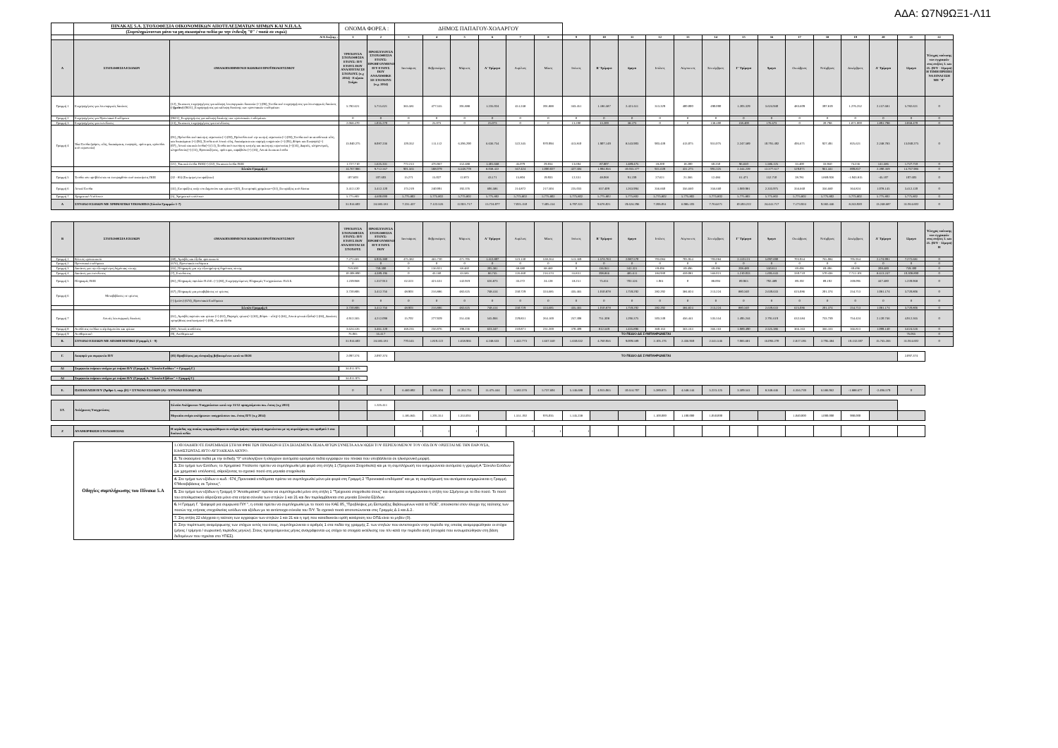ΑΔΑ: Ω7Ν9ΩΞ1-Λ11
| | ΠΙΝΑΚΑΣ 5.Α. ΣΤΟΧΟΘΕΣΙΑ ΟΙΚΟΝΟΜΙΚΩΝ ΑΠΟΤΕΛΕΣΜΑΤΩΝ ΔΗΜΩΝ ΚΑΙ Ν.Π.Δ.Δ. (Συμπληρώνονται μόνο τα μη σκιασμένα πεδία με την ένδειξη "0" / ποσά σε ευρώ) | | ΟΝΟΜΑ ΦΟΡΕΑ : | | ΔΗΜΟΣ ΠΑΠΑΓΟΥ-ΧΟΛΑΡΓΟΥ | | | | | | | | | | | | | | | | | | | |
| | Α/Α Στήλης : | | 1 | 2 | 3 | 4 | 5 | 6 | 7 | 8 | 9 | 10 | 11 | 12 | 13 | 14 | 15 | 16 | 17 | 18 | 19 | 20 | 21 | 22 |
| Α | ΣΤΟΧΟΘΕΣΙΑ ΕΣΟΔΩΝ | ΟΜΑΔΟΠΟΙΗΜΕΝΟΙ ΚΩΔΙΚΟΙ ΠΡΟΫΠΟΛΟΓΙΣΜΟΥ | ΤΡΕΧΟΥΣΑ ΣΤΟΧΟΘΕΣΙΑ ΕΤΟΥΣ: Π/Υ ΕΤΟΥΣ ΠΟΥ ΑΝΑΛΥΕΤΑΙ ΣΕ ΣΤΟΧΟΥΣ (π.χ 2014) - Ετήσιοι Στόχοι | ΠΡΟΙΣΧΥΟΥΣΑ ΣΤΟΧΟΘΕΣΙΑ ΕΤΟΥΣ: ΠΡΟΗΓΟΥΜΕΝΟΣ Π/Υ ΕΤΟΥΣ ΠΟΥ ΑΝΑΛΥΘΗΚΕ ΣΕ ΣΤΟΧΟΥΣ (π.χ. 2014) | Ιανουάριος | Φεβρουάριος | Μάρτιος | Α' Τρίμηνο | Απρίλιος | Μάιος | Ιούνιος | Β' Τρίμηνο | 6μηνο | Ιούλιος | Αύγουστος | Σεπτέμβριος | Γ' Τρίμηνο | 9μηνο | Οκτώβριος | Νοέμβριος | Δεκέμβριος | Δ' Τρίμηνο | 12μηνο | Έλεγχος ταύτισης των εγγραφών στις στήλες 1. και 21. (Π/Υ - 12μηνο) Η ΤΙΜΗ ΠΡΕΠΕΙ ΝΑ ΕΙΝΑΙ ΙΣΗ ΜΕ "0" |
| Γραμμή 1 | Επιχορηγήσεις για λειτουργικές δαπάνες | (12)_Έκτακτες επιχορηγήσεις για κάλυψη λειτουργικών δαπανών (+) (06)_Έσοδα από επιχορηγήσεις για λειτουργικές δαπάνες (-)(μείον) (0621)_Επιχορηγήσεις για κάλυψη δαπάνης των προνοιακών επιδομάτων | 5.782.621 | 5.715.621 | 365.581 | 477.555 | 391.888 | 1.235.024 | 451.248 | 391.888 | 343.451 | 1.186.587 | 2.421.611 | 313.329 | 400.000 | 490.000 | 1.203.329 | 3.624.940 | 483.609 | 397.819 | 1.276.252 | 2.157.681 | 5.782.621 | 0 |
| Γραμμή 2 | Επιχορηγήσεις για Προνοιακά Επιδόματα | (0621)_Επιχορηγήσεις για κάλυψη δαπάνης των προνοιακών επιδομάτων | 0 | 0 | 0 | 0 | 0 | 0 | 0 | 0 | 0 | 0 | 0 | 0 | 0 | 0 | 0 | 0 | 0 | 0 | 0 | 0 | 0 | 0 |
| Γραμμή 3 | Επιχορηγήσεις για επενδύσεις | (13)_Έκτακτες επιχορηγήσεις για επενδύσεις. | 2.068.470 | 1.035.270 | 0 | 25.073 | 0 | 25.073 | 0 | 0 | 13.200 | 13.200 | 38.273 | 0 | 0 | 138.400 | 138.400 | 176.673 | 0 | 20.798 | 1.871.000 | 1.891.798 | 2.068.470 | 0 |
| Γραμμή 4 | Ίδια Έσοδα (φόροι, τέλη, δικαιώματα, εισφορές, πρόστιμα, πρόσοδοι από περιουσία) | (01)_Πρόσοδοι από ακίνητη περιουσία (+) (02)_Πρόσοδοι από την κινητή περιουσία (+) (03)_Έσοδα από ανταποδοτικά τέλη και δικαιώματα (+) (04)_Έσοδα από λοιπά τέλη, δικαιώματα και παροχή υπηρεσιών (+) (05)_Φόροι και Εισφορές(+)(07)_Λοιπά τακτικά έσοδα(+) (11)_Έσοδα από εκποίηση κινητής και ακίνητης περιουσίας (+)(14)_Δωρεές, κληρονομιές, κληροδοσίες(+) (15)_Προσαυξήσεις, πρόστιμα, παράβολα (+) (16)_Λοιπά έκτακτα έσοδα | 13.040.275 | 8.087.236 | 129.352 | 111.112 | 6.396.290 | 6.636.754 | 522.345 | 970.994 | 413.810 | 1.907.149 | 8.543.903 | 903.439 | 413.075 | 931.075 | 2.247.589 | 10.791.492 | 495.671 | 927.491 | 825.621 | 2.248.783 | 13.040.275 | 0 |
| | | (21)_Τακτικά έσοδα ΠΟΕ(+) (22)_Έκτακτα έσοδα ΠΟΕ | 1.727.710 | 1.625.331 | 772.213 | 476.967 | 152.488 | 1.401.668 | 45.079 | 29.034 | 13.694 | 87.807 | 1.489.475 | 18.200 | 18.200 | 60.250 | 96.650 | 1.586.125 | 33.400 | 33.950 | 74.236 | 141.586 | 1.727.710 | 0 |
| | | Σύνολο Γραμμής 4 | 14.767.986 | 9.712.567 | 901.565 | 588.079 | 6.548.778 | 8.038.422 | 567.424 | 1.000.027 | 427.504 | 1.994.956 | 10.033.377 | 921.639 | 431.275 | 991.325 | 2.344.239 | 12.377.617 | 529.071 | 961.441 | 899.857 | 2.390.369 | 14.767.986 | 0 |
| Γραμμή 5 | Έσοδα που προβλέπεται να εισπραχθούν από απαιτήσεις ΠΟΕ | (32 - 85) (Εκτίμηση εισπράξεων) | 107.603 | 107.603 | 15.271 | 15.027 | 12.873 | 43.171 | 15.804 | 19.933 | 12.331 | 48.068 | 91.239 | 27.621 | 21.366 | 12.484 | 61.471 | 152.710 | 28.781 | 1.869.926 | -1.943.815 | -45.107 | 107.603 | 0 |
| Γραμμή 6 | Λοιπά Έσοδα | (41)_Εισπράξεις υπέρ του Δημοσίου και τρίτων+(42)_Επιστροφές χρημάτων+(31)_Εισπράξεις από δάνεια | 3.412.120 | 3.412.120 | 173.219 | 240.991 | 192.376 | 606.586 | 214.872 | 217.504 | 225.033 | 657.409 | 1.263.994 | 356.660 | 356.660 | 356.660 | 1.069.981 | 2.333.975 | 356.660 | 356.660 | 364.824 | 1.078.145 | 3.412.120 | 0 |
| Γραμμή 7 | Χρηματικό Υπόλοιπο | (5)_Χρηματικό υπόλοιπο | 5.775.802 | 4.600.000 | 5.775.802 | 5.775.802 | 5.775.802 | 5.775.802 | 5.775.802 | 5.775.802 | 5.775.802 | 5.775.802 | 5.775.802 | 5.775.802 | 5.775.802 | 5.775.802 | 5.775.802 | 5.775.802 | 5.775.802 | 5.775.802 | 5.775.802 | 5.775.802 | 5.775.802 | 0 |
| Α | ΣΥΝΟΛΟ ΕΣΟΔΩΝ ΜΕ ΧΡΗΜΑΤΙΚΟ ΥΠΟΛΟΙΠΟ (Σύνολο Γραμμών 1-7) | | 31.914.602 | 24.583.181 | 7.231.437 | 7.122.526 | 12.921.717 | 15.724.077 | 7.025.150 | 7.405.154 | 6.797.321 | 9.676.021 | 19.624.296 | 7.395.051 | 6.985.103 | 7.764.671 | 10.593.222 | 24.441.717 | 7.173.924 | 9.382.446 | 8.243.920 | 13.248.687 | 31.914.602 | 0 |
| Β | ΣΤΟΧΟΘΕΣΙΑ ΕΞΟΔΩΝ | ΟΜΑΔΟΠΟΙΗΜΕΝΟΙ ΚΩΔΙΚΟΙ ΠΡΟΫΠΟΛΟΓΙΣΜΟΥ | ΤΡΕΧΟΥΣΑ ΣΤΟΧΟΘΕΣΙΑ ΕΤΟΥΣ: Π/Υ ΕΤΟΥΣ ΠΟΥ ΑΝΑΛΥΕΤΑΙ ΣΕ ΣΤΟΧΟΥΣ | ΠΡΟΙΣΧΥΟΥΣΑ ΣΤΟΧΟΘΕΣΙΑ ΕΤΟΥΣ: ΠΡΟΗΓΟΥΜΕΝΟΣ Π/Υ ΕΤΟΥΣ ΠΟΥ | Ιανουάριος | Φεβρουάριος | Μάρτιος | Α' Τρίμηνο | Απρίλιος | Μάιος | Ιούνιος | Β' Τρίμηνο | 6μηνο | Ιούλιος | Αύγουστος | Σεπτέμβριος | Γ' Τρίμηνο | 9μηνο | Οκτώβριος | Νοέμβριος | Δεκέμβριος | Δ' Τρίμηνο | 12μηνο | Έλεγχος ταύτισης των εγγραφών στις στήλες 1. και 21. (Π/Υ - 12μηνο) Η |
| Γραμμή 1 | Κόστος προσωπικού | (60)_Αμοιβές και έξοδα προσωπικού | 7.272.681 | 6.935.380 | 475.382 | 465.720 | 471.705 | 1.412.807 | 523.130 | 538.264 | 513.369 | 1.574.763 | 2.987.570 | 703.084 | 703.954 | 703.084 | 2.110.121 | 5.097.690 | 703.954 | 765.084 | 705.954 | 2.174.991 | 7.272.681 | 0 |
| Γραμμή 2 | Προνοιακά επιδόματα | (674)_Προνοιακά επιδόματα | 0 | 0 | 0 | 0 | 0 | 0 | 0 | 0 | 0 | 0 | 0 | 0 | 0 | 0 | 0 | 0 | 0 | 0 | 0 | 0 | 0 | 0 |
| Γραμμή 3 | Δαπάνες για την εξυπηρέτηση δημόσιας πίστης | (65)_Πληρωμές για την εξυπηρέτηση δημόσιας πίστης | 759.300 | 759.300 | 0 | 136.921 | 68.460 | 205.381 | 68.480 | 68.460 | 0 | 136.941 | 342.321 | 69.496 | 69.496 | 69.496 | 208.489 | 550.811 | 69.496 | 69.496 | 69.496 | 208.489 | 759.300 | 0 |
| Γραμμή 4 | Δαπάνες για επενδύσεις | (7)_Επενδύσεις | 10.308.890 | 4.389.196 | 0 | 43.160 | 43.585 | 86.745 | 126.460 | 216.574 | 55.831 | 398.866 | 485.611 | 184.930 | 459.081 | 566.021 | 1.210.033 | 1.695.643 | 330.710 | 570.436 | 7.712.101 | 8.613.247 | 10.308.890 | 0 |
| Γραμμή 5 | Πληρωμές ΠΟΕ | (81)_Πληρωμές οφειλών Π.Ο.Ε. (+) (83)_Επιχορηγούμενες Πληρωμές Υποχρεώσεων Π.Ο.Ε. | 1.239.968 | 1.357.913 | 62.323 | 421.631 | 142.919 | 626.873 | 33.272 | 24.128 | 18.251 | 75.651 | 702.524 | 1.961 | 0 | 88.004 | 89.965 | 792.489 | 89.192 | 89.192 | 269.095 | 447.480 | 1.239.968 | 0 |
| Γραμμή 6 | Μεταβιβάσεις σε τρίτους | (67)_Πληρωμές για μεταβιβάσεις σε τρίτους | 3.720.806 | 3.412.756 | 48.903 | 216.886 | 482.625 | 748.414 | 250.729 | 324.685 | 435.465 | 1.010.878 | 1.759.292 | 282.292 | 384.824 | 213.224 | 880.340 | 2.639.633 | 625.086 | 201.374 | 254.713 | 1.081.174 | 3.720.806 | 0 |
| | | (-) (μείον) (674)_Προνοιακά Επιδόματα | 0 | 0 | 0 | 0 | 0 | 0 | 0 | 0 | 0 | 0 | 0 | 0 | 0 | 0 | 0 | 0 | 0 | 0 | 0 | 0 | 0 | 0 |
| | | Σύνολο Γραμμής 6 | 3.720.806 | 3.412.756 | 48.903 | 216.886 | 482.625 | 748.414 | 250.729 | 324.685 | 435.465 | 1.010.878 | 1.759.292 | 282.292 | 384.824 | 213.224 | 880.340 | 2.639.633 | 625.086 | 201.374 | 254.713 | 1.081.174 | 3.720.806 | 0 |
| Γραμμή 7 | Λοιπές λειτουργικές δαπάνες | (61)_Αμοιβές αιρετών και τρίτων (+) (62)_Παροχές τρίτων(+) (63)_Φόροι - τέλη(+) (64)_Λοιπά γενικά έξοδα(+) (66)_Δαπάνες προμήθειας αναλωσίμων(+) (68)_Λοιπά έξοδα | 4.912.365 | 4.212.098 | 15.702 | 277.929 | 251.436 | 545.066 | 229.831 | 264.169 | 257.308 | 751.308 | 1.296.375 | 503.249 | 456.441 | 535.554 | 1.495.244 | 2.791.619 | 632.584 | 733.739 | 754.424 | 2.120.746 | 4.912.365 | 0 |
| Γραμμή 8 | Αποδόσεις εσόδων υπέρ Δημοσίου και τρίτων | (82)_Λοιπές αποδόσεις | 3.624.526 | 3.461.120 | 168.235 | 256.876 | 198.236 | 623.347 | 210.871 | 231.269 | 370.409 | 812.549 | 1.435.896 | 360.163 | 363.163 | 366.163 | 1.089.490 | 2.525.386 | 366.163 | 366.163 | 366.813 | 1.099.140 | 3.624.526 | 0 |
| Γραμμή 9 | Αποθεματικό | (9)_Αποθεματικό | 76.065 | 55.417 | ΤΟ ΠΕΔΙΟ ΔΕ ΣΥΜΠΛΗΡΩΝΕΤΑΙ | | | | | | | | | | | | | | | | | | 76.065 | 0 |
| Β. | ΣΥΝΟΛΟ ΕΞΟΔΩΝ ΜΕ ΑΠΟΘΕΜΑΤΙΚΟ (Γραμμές 1 - 9) | | 31.914.602 | 24.583.181 | 770.545 | 1.819.122 | 1.658.966 | 4.248.633 | 1.442.773 | 1.667.550 | 1.650.632 | 4.760.956 | 9.009.589 | 2.105.176 | 2.436.959 | 2.541.546 | 7.083.681 | 16.093.270 | 2.817.186 | 2.795.484 | 10.132.597 | 15.745.266 | 31.914.602 | 0 |
| Γ. | Διαφορά για συμφωνία Π/Υ | (85) Προβλέψεις μη είσπραξης βεβαιωμένων κατά τα ΠΟΕ | 2.097.374 | 2.097.374 | ΤΟ ΠΕΔΙΟ ΔΕ ΣΥΜΠΛΗΡΩΝΕΤΑΙ | | | | | | | | | | | | | | | | | | 2.097.374 | |
| Δ1 | Συμφωνία ετήσιων στόχων με ετήσιο Π/Υ (Γραμμή Α. "Σύνολο Εσόδων" + Γραμμή Γ.) | | 34.011.975 | | | | | | | | | | | | | | | | | | | | | |
| Δ2 | Συμφωνία ετήσιων στόχων με ετήσιο Π/Υ (Γραμμή Α. "Σύνολο Εξόδων" + Γραμμή Γ.) | | 34.011.975 | | | | | | | | | | | | | | | | | | | | | |
| Ε. | ΙΣΟΣΚΕΛΙΣΗ Π/Υ (Άρθρο 1, παρ. β3) = ΣΥΝΟΛΟ ΕΣΟΔΩΝ (Α) - ΣΥΝΟΛΟ ΕΞΟΔΩΝ (Β) | | 0 | 0 | 6.460.892 | 5.303.404 | 11.262.751 | 11.475.444 | 5.582.376 | 5.737.604 | 5.146.688 | 4.915.065 | 10.614.707 | 5.289.875 | 4.548.144 | 5.223.125 | 3.509.541 | 8.348.446 | 4.356.739 | 6.586.962 | -1.888.677 | -2.496.579 | 0 | |
| ΣΤ. | Απλήρωτες Υποχρεώσεις | Σύνολο Απλήρωτων Υποχρεώσεων κατά την 31/12 προηγούμενου οικ. έτους (π.χ 2013) | | 1.325.411 | | | | | | | | | | | | | | | | | | | | |
| | | Μηνιαίοι στόχοι απλήρωτων υποχρεώσεων οικ. έτους Π/Υ (π.χ 2014) | | | 1.185.845 | 1.201.351 | 1.353.031 | | 1.551.192 | 976.035 | 1.145.238 | | | 1.100.000 | 1.100.000 | 1.050.000 | | | 1.040.000 | 1.000.000 | 990.000 | | | |
| Ζ | ΑΝΑΜΟΡΦΩΣΗ ΣΤΟΧΟΘΕΣΙΑΣ | Η περίοδος της οποίας αναμορφώθηκαν οι στόχοι (μήνες / τρίμηνα) σημειώνεται με τη συμπλήρωση του αριθμού 1 στα διπλανά πεδία | | | 1 | 1 | 1 | | 1 | 1 | 1 | | | | | | | | | | | | | |
| Οδηγίες συμπλήρωσης του Πίνακα 5.Α | 1.ΟΠΟΙΑΔΗΠΟΤΕ ΠΑΡΕΜΒΑΣΗ ΣΤΗ ΜΟΡΦΗ ΤΩΝ ΠΙΝΑΚΩΝ Η ΣΤΑ ΣΚΙΑΣΜΕΝΑ ΠΕΔΙΑ ΑΥΤΩΝ ΣΥΝΙΣΤΑ ΑΛΛΟΙΩΣΗ ΤΟΥ ΠΕΡΙΕΧΟΜΕΝΟΥ ΤΟΥ ΟΠΔ ΠΟΥ ΟΡΙΖΕΤΑΙ ΜΕ ΤΗΝ ΠΑΡΟΥΣΑ, ΚΑΘΙΣΤΩΝΤΑΣ ΑΥΤΟ ΑΥΤΟΔΙΚΑΙΑ ΑΚΥΡΟ. |
| | 2. Τα σκιασμένα πεδία με την ένδειξη "0" υπολογίζουν ή ελέγχουν αυτόματα ορισμένα πεδία εγγραφών του πίνακα που υποβάλλεται σε ηλεκτρονική μορφή. |
| | 3. Στο τμήμα των Εσόδων, το Χρηματικό Υπόλοιπο πρέπει να συμπληρωθεί μία φορά στη στήλη 1 (Τρέχουσα Στοχοθεσία) και με τη συμπλήρωσή του ενημερώνεται αυτόματα η γραμμή Α "Σύνολο Εσόδων (με χρηματικό υπόλοιπο), αθροίζοντας το σχετικό ποσό στη μηνιαία στοχοθεσία. |
| | 4. Στο τμήμα των εξόδων ο κωδ.: 674_Προνοιακά επιδόματα πρέπει να συμπληρωθεί μόνο μία φορά στη Γραμμή 2 "Προνοιακά επιδόματα" και με τη συμπλήρωσή του αυτόματα ενημερώνεται η Γραμμή 6"Μεταβιβάσεις σε Τρίτους". |
| | 5. Στο τμήμα των εξόδων η Γραμμή 9 "Αποθεματικό" πρέπει να συμπληρωθεί μόνο στη στήλη 1 "Τρέχουσα στοχοθεσία έτους" και αυτόματα ενημερώνεται η στήλη του 12μήνου με το ίδιο ποσό. Το ποσό του αποθεματικού αθροίζεται μόνο στα ετήσια σύνολα των στηλών 1 και 21 και δεν περιλαμβάνεται στα μηνιαία Σύνολα Εξόδων. |
| | 6. Η Γραμμή Γ. "Διαφορά για συμφωνία Π/Υ ", η οποία πρέπει να συμπληρωθεί με το ποσό του ΚΑΕ 85_"Προβλέψεις μη Είσπραξης Βεβαιωμένων κατά τα ΠΟΕ", αποσκοπεί στον έλεγχο της ταύτισης των ποσών της ετήσιας στοχοθεσίας εσόδων και εξόδων με τα αντίστοιχα σύνολα του Π/Υ. Τα σχετικά ποσά αποτυπώνονται στις Γραμμές Δ.1 και Δ.2.. |
| | 7. Στη στήλη 22 ελέγχεται η ταύτιση των εγγραφών των στηλών 1 και 21 και η τιμή που καταδεικνύει ορθή κατάρτιση του ΟΠΔ είναι το μηδέν (0). |
| | 8. Στην περίπτωση αναμόρφωσης των στόχων εντός του έτους, συμπληρώνεται ο αριθμός 1 στα πεδία της γραμμής Ζ. των στηλών που αντιστοιχούν στην περίοδο της οποίας αναμορφώθηκαν οι στόχοι (μήνες / τρίμηνα / σωρευτική περίοδος μηνών). Στους προηγούμενους μήνες αναγράφονται ως στόχοι τα στοιχεία εκτέλεσης του π/υ κατά την περίοδο αυτή (στοιχεία που ενσωματώθηκαν στη βάση δεδομένων που τηρείται στο ΥΠΕΣ). |